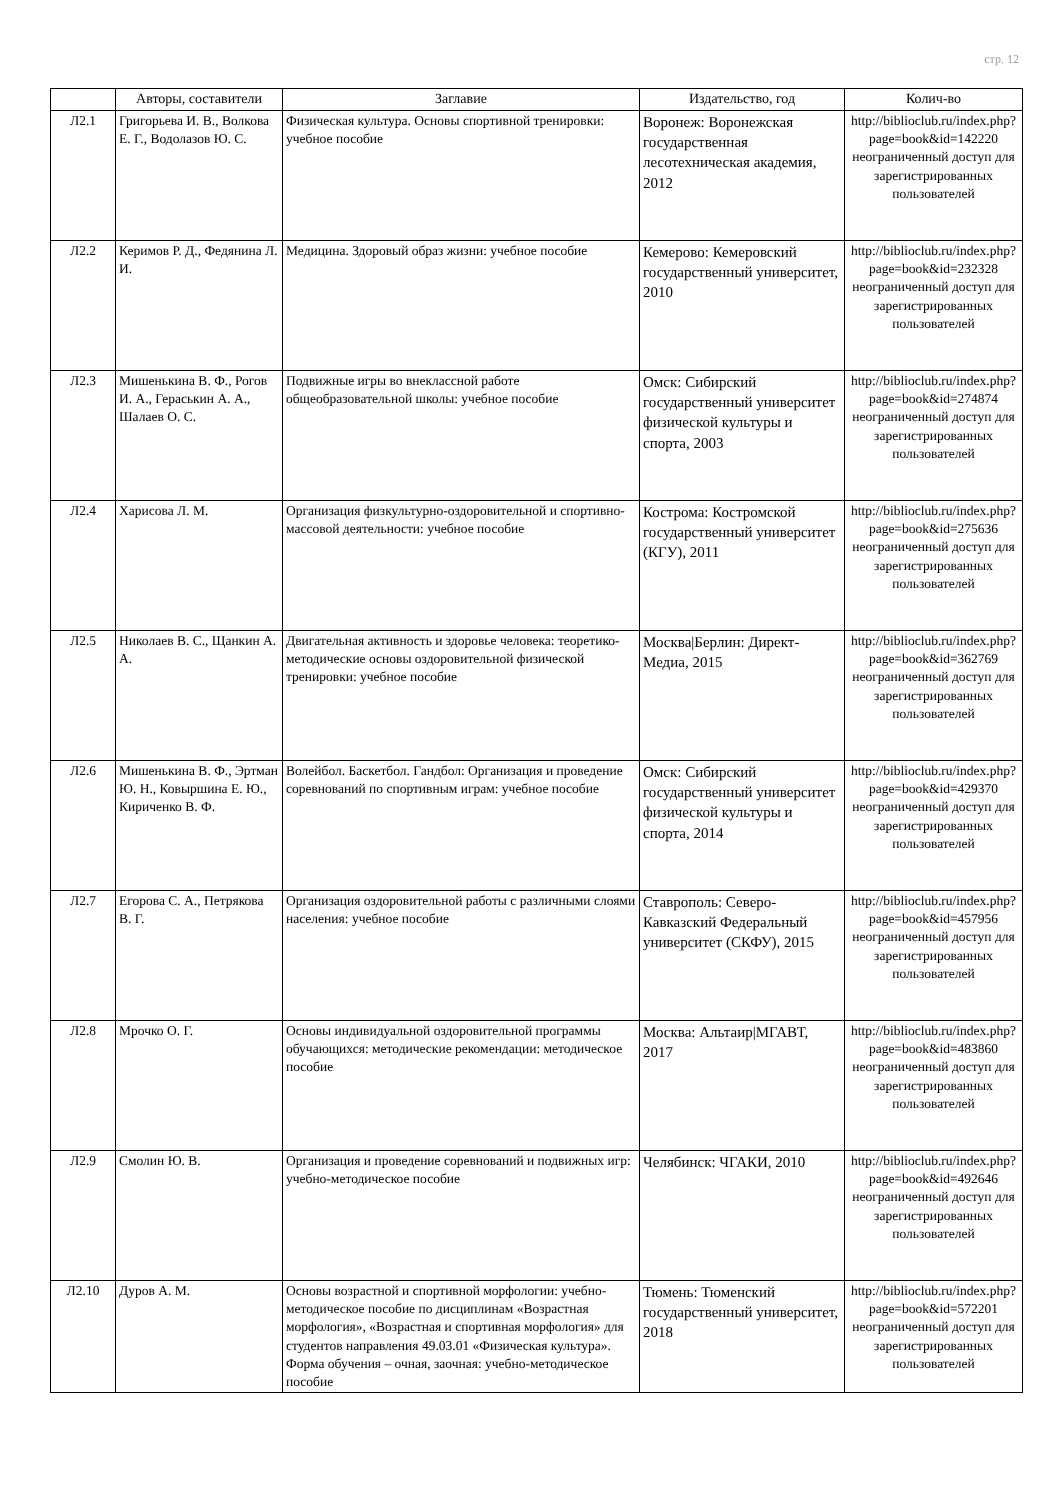стр. 12
| | Авторы, составители | Заглавие | Издательство, год | Колич-во |
| --- | --- | --- | --- | --- |
| Л2.1 | Григорьева И. В., Волкова Е. Г., Водолазов Ю. С. | Физическая культура. Основы спортивной тренировки: учебное пособие | Воронеж: Воронежская государственная лесотехническая академия, 2012 | http://biblioclub.ru/index.php? page=book&id=142220 неограниченный доступ для зарегистрированных пользователей |
| Л2.2 | Керимов Р. Д., Федянина Л. И. | Медицина. Здоровый образ жизни: учебное пособие | Кемерово: Кемеровский государственный университет, 2010 | http://biblioclub.ru/index.php? page=book&id=232328 неограниченный доступ для зарегистрированных пользователей |
| Л2.3 | Мишенькина В. Ф., Рогов И. А., Гераськин А. А., Шалаев О. С. | Подвижные игры во внеклассной работе общеобразовательной школы: учебное пособие | Омск: Сибирский государственный университет физической культуры и спорта, 2003 | http://biblioclub.ru/index.php? page=book&id=274874 неограниченный доступ для зарегистрированных пользователей |
| Л2.4 | Харисова Л. М. | Организация физкультурно-оздоровительной и спортивно-массовой деятельности: учебное пособие | Кострома: Костромской государственный университет (КГУ), 2011 | http://biblioclub.ru/index.php? page=book&id=275636 неограниченный доступ для зарегистрированных пользователей |
| Л2.5 | Николаев В. С., Щанкин А. А. | Двигательная активность и здоровье человека: теоретико-методические основы оздоровительной физической тренировки: учебное пособие | Москва/Берлин: Директ-Медиа, 2015 | http://biblioclub.ru/index.php? page=book&id=362769 неограниченный доступ для зарегистрированных пользователей |
| Л2.6 | Мишенькина В. Ф., Эртман Ю. Н., Ковыршина Е. Ю., Кириченко В. Ф. | Волейбол. Баскетбол. Гандбол: Организация и проведение соревнований по спортивным играм: учебное пособие | Омск: Сибирский государственный университет физической культуры и спорта, 2014 | http://biblioclub.ru/index.php? page=book&id=429370 неограниченный доступ для зарегистрированных пользователей |
| Л2.7 | Егорова С. А., Петрякова В. Г. | Организация оздоровительной работы с различными слоями населения: учебное пособие | Ставрополь: Северо-Кавказский Федеральный университет (СКФУ), 2015 | http://biblioclub.ru/index.php? page=book&id=457956 неограниченный доступ для зарегистрированных пользователей |
| Л2.8 | Мрочко О. Г. | Основы индивидуальной оздоровительной программы обучающихся: методические рекомендации: методическое пособие | Москва: Альтаир/МГАВТ, 2017 | http://biblioclub.ru/index.php? page=book&id=483860 неограниченный доступ для зарегистрированных пользователей |
| Л2.9 | Смолин Ю. В. | Организация и проведение соревнований и подвижных игр: учебно-методическое пособие | Челябинск: ЧГАКИ, 2010 | http://biblioclub.ru/index.php? page=book&id=492646 неограниченный доступ для зарегистрированных пользователей |
| Л2.10 | Дуров А. М. | Основы возрастной и спортивной морфологии: учебно-методическое пособие по дисциплинам «Возрастная морфология», «Возрастная и спортивная морфология» для студентов направления 49.03.01 «Физическая культура». Форма обучения – очная, заочная: учебно-методическое пособие | Тюмень: Тюменский государственный университет, 2018 | http://biblioclub.ru/index.php? page=book&id=572201 неограниченный доступ для зарегистрированных пользователей |